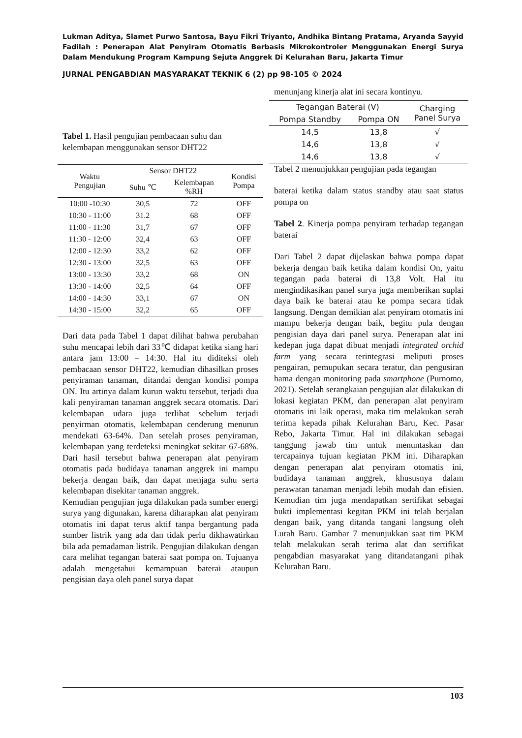Lukman Aditya, Slamet Purwo Santosa, Bayu Fikri Triyanto, Andhika Bintang Pratama, Aryanda Sayyid Fadilah : Penerapan Alat Penyiram Otomatis Berbasis Mikrokontroler Menggunakan Energi Surya Dalam Mendukung Program Kampung Sejuta Anggrek Di Kelurahan Baru, Jakarta Timur
JURNAL PENGABDIAN MASYARAKAT TEKNIK 6 (2) pp 98-105 © 2024
Tabel 1. Hasil pengujian pembacaan suhu dan kelembapan menggunakan sensor DHT22
| Waktu Pengujian | Sensor DHT22 | | Kondisi Pompa |
| --- | --- | --- | --- |
| | Suhu ℃ | Kelembapan %RH | |
| 10:00 -10:30 | 30,5 | 72 | OFF |
| 10:30 - 11:00 | 31.2 | 68 | OFF |
| 11:00 - 11:30 | 31,7 | 67 | OFF |
| 11:30 - 12:00 | 32,4 | 63 | OFF |
| 12:00 - 12:30 | 33,2 | 62 | OFF |
| 12:30 - 13:00 | 32,5 | 63 | OFF |
| 13:00 - 13:30 | 33,2 | 68 | ON |
| 13:30 - 14:00 | 32,5 | 64 | OFF |
| 14:00 - 14:30 | 33,1 | 67 | ON |
| 14:30 - 15:00 | 32,2 | 65 | OFF |
Dari data pada Tabel 1 dapat dilihat bahwa perubahan suhu mencapai lebih dari 33℃ didapat ketika siang hari antara jam 13:00 – 14:30. Hal itu diditeksi oleh pembacaan sensor DHT22, kemudian dihasilkan proses penyiraman tanaman, ditandai dengan kondisi pompa ON. Itu artinya dalam kurun waktu tersebut, terjadi dua kali penyiraman tanaman anggrek secara otomatis. Dari kelembapan udara juga terlihat sebelum terjadi penyirman otomatis, kelembapan cenderung menurun mendekati 63-64%. Dan setelah proses penyiraman, kelembapan yang terdeteksi meningkat sekitar 67-68%. Dari hasil tersebut bahwa penerapan alat penyiram otomatis pada budidaya tanaman anggrek ini mampu bekerja dengan baik, dan dapat menjaga suhu serta kelembapan disekitar tanaman anggrek.
Kemudian pengujian juga dilakukan pada sumber energi surya yang digunakan, karena diharapkan alat penyiram otomatis ini dapat terus aktif tanpa bergantung pada sumber listrik yang ada dan tidak perlu dikhawatirkan bila ada pemadaman listrik. Pengujian dilakukan dengan cara melihat tegangan baterai saat pompa on. Tujuanya adalah mengetahui kemampuan baterai ataupun pengisian daya oleh panel surya dapat
menunjang kinerja alat ini secara kontinyu.
| Tegangan Baterai (V) | | Charging Panel Surya |
| --- | --- | --- |
| Pompa Standby | Pompa ON | |
| 14,5 | 13,8 | √ |
| 14,6 | 13,8 | √ |
| 14,6 | 13,8 | √ |
Tabel 2 menunjukkan pengujian pada tegangan
baterai ketika dalam status standby atau saat status pompa on
Tabel 2. Kinerja pompa penyiram terhadap tegangan baterai
Dari Tabel 2 dapat dijelaskan bahwa pompa dapat bekerja dengan baik ketika dalam kondisi On, yaitu tegangan pada baterai di 13,8 Volt. Hal itu mengindikasikan panel surya juga memberikan suplai daya baik ke baterai atau ke pompa secara tidak langsung. Dengan demikian alat penyiram otomatis ini mampu bekerja dengan baik, begitu pula dengan pengisian daya dari panel surya. Penerapan alat ini kedepan juga dapat dibuat menjadi integrated orchid farm yang secara terintegrasi meliputi proses pengairan, pemupukan secara teratur, dan pengusiran hama dengan monitoring pada smartphone (Purnomo, 2021). Setelah serangkaian pengujian alat dilakukan di lokasi kegiatan PKM, dan penerapan alat penyiram otomatis ini laik operasi, maka tim melakukan serah terima kepada pihak Kelurahan Baru, Kec. Pasar Rebo, Jakarta Timur. Hal ini dilakukan sebagai tanggung jawab tim untuk menuntaskan dan tercapainya tujuan kegiatan PKM ini. Diharapkan dengan penerapan alat penyiram otomatis ini, budidaya tanaman anggrek, khususnya dalam perawatan tanaman menjadi lebih mudah dan efisien. Kemudian tim juga mendapatkan sertifikat sebagai bukti implementasi kegitan PKM ini telah berjalan dengan baik, yang ditanda tangani langsung oleh Lurah Baru. Gambar 7 menunjukkan saat tim PKM telah melakukan serah terima alat dan sertifikat pengabdian masyarakat yang ditandatangani pihak Kelurahan Baru.
103